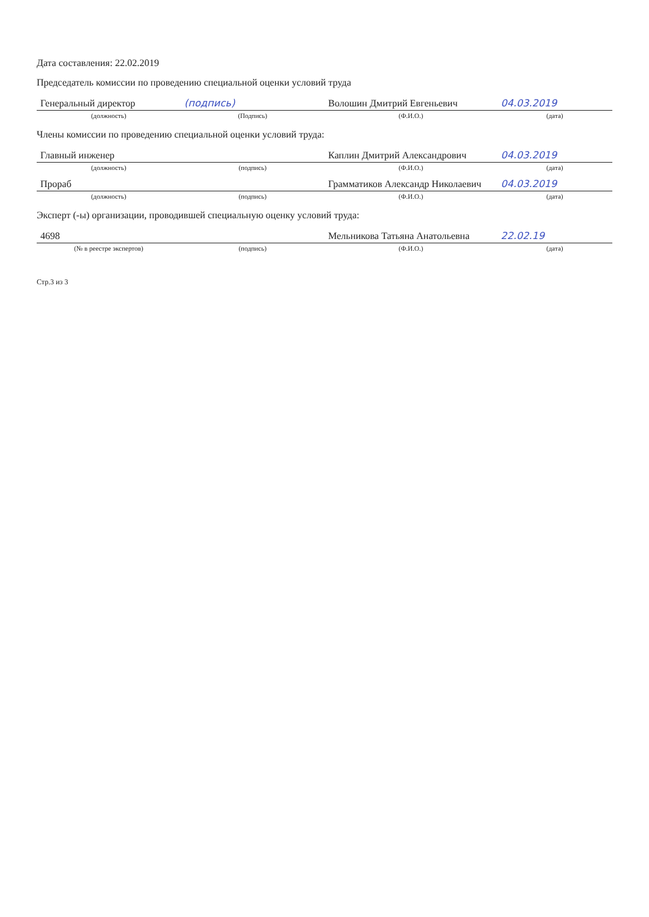Дата составления: 22.02.2019
Председатель комиссии по проведению специальной оценки условий труда
| Генеральный директор | (подпись) | Волошин Дмитрий Евгеньевич | 04.03.2019 |
| (должность) | (Подпись) | (Ф.И.О.) | (дата) |
Члены комиссии по проведению специальной оценки условий труда:
| Главный инженер | | Каплин Дмитрий Александрович | 04.03.2019 |
| (должность) | (подпись) | (Ф.И.О.) | (дата) |
| Прораб | | Грамматиков Александр Николаевич | 04.03.2019 |
| (должность) | (подпись) | (Ф.И.О.) | (дата) |
Эксперт (-ы) организации, проводившей специальную оценку условий труда:
| 4698 | | Мельникова Татьяна Анатольевна | 22.02.19 |
| (№ в реестре экспертов) | (подпись) | (Ф.И.О.) | (дата) |
Стр.3 из 3